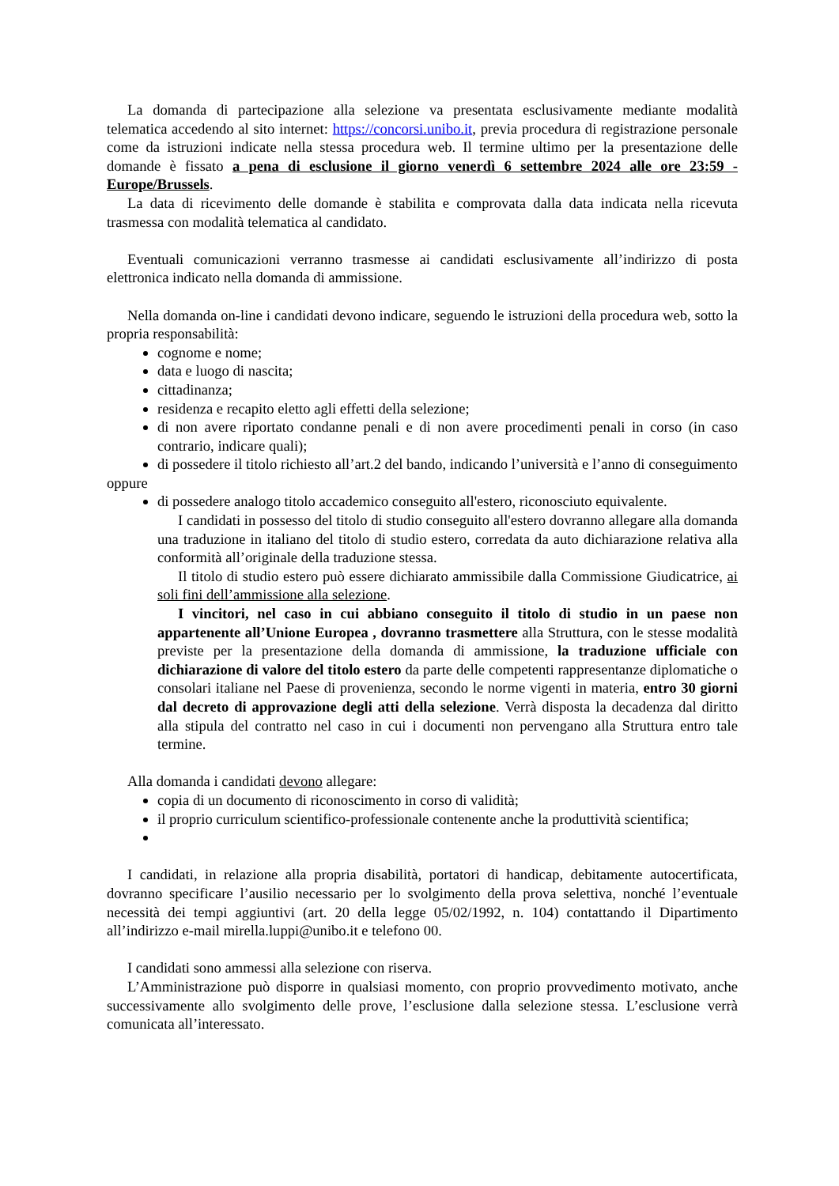La domanda di partecipazione alla selezione va presentata esclusivamente mediante modalità telematica accedendo al sito internet: https://concorsi.unibo.it, previa procedura di registrazione personale come da istruzioni indicate nella stessa procedura web. Il termine ultimo per la presentazione delle domande è fissato a pena di esclusione il giorno venerdì 6 settembre 2024 alle ore 23:59 - Europe/Brussels.
La data di ricevimento delle domande è stabilita e comprovata dalla data indicata nella ricevuta trasmessa con modalità telematica al candidato.
Eventuali comunicazioni verranno trasmesse ai candidati esclusivamente all’indirizzo di posta elettronica indicato nella domanda di ammissione.
Nella domanda on-line i candidati devono indicare, seguendo le istruzioni della procedura web, sotto la propria responsabilità:
cognome e nome;
data e luogo di nascita;
cittadinanza;
residenza e recapito eletto agli effetti della selezione;
di non avere riportato condanne penali e di non avere procedimenti penali in corso (in caso contrario, indicare quali);
di possedere il titolo richiesto all’art.2 del bando, indicando l’università e l’anno di conseguimento
oppure
di possedere analogo titolo accademico conseguito all'estero, riconosciuto equivalente.
I candidati in possesso del titolo di studio conseguito all'estero dovranno allegare alla domanda una traduzione in italiano del titolo di studio estero, corredata da auto dichiarazione relativa alla conformità all’originale della traduzione stessa.
Il titolo di studio estero può essere dichiarato ammissibile dalla Commissione Giudicatrice, ai soli fini dell’ammissione alla selezione.
I vincitori, nel caso in cui abbiano conseguito il titolo di studio in un paese non appartenente all’Unione Europea , dovranno trasmettere alla Struttura, con le stesse modalità previste per la presentazione della domanda di ammissione, la traduzione ufficiale con dichiarazione di valore del titolo estero da parte delle competenti rappresentanze diplomatiche o consolari italiane nel Paese di provenienza, secondo le norme vigenti in materia, entro 30 giorni dal decreto di approvazione degli atti della selezione. Verrà disposta la decadenza dal diritto alla stipula del contratto nel caso in cui i documenti non pervengano alla Struttura entro tale termine.
Alla domanda i candidati devono allegare:
copia di un documento di riconoscimento in corso di validità;
il proprio curriculum scientifico-professionale contenente anche la produttività scientifica;
I candidati, in relazione alla propria disabilità, portatori di handicap, debitamente autocertificata, dovranno specificare l’ausilio necessario per lo svolgimento della prova selettiva, nonché l’eventuale necessità dei tempi aggiuntivi (art. 20 della legge 05/02/1992, n. 104) contattando il Dipartimento all’indirizzo e-mail mirella.luppi@unibo.it e telefono 00.
I candidati sono ammessi alla selezione con riserva.
L’Amministrazione può disporre in qualsiasi momento, con proprio provvedimento motivato, anche successivamente allo svolgimento delle prove, l’esclusione dalla selezione stessa. L’esclusione verrà comunicata all’interessato.